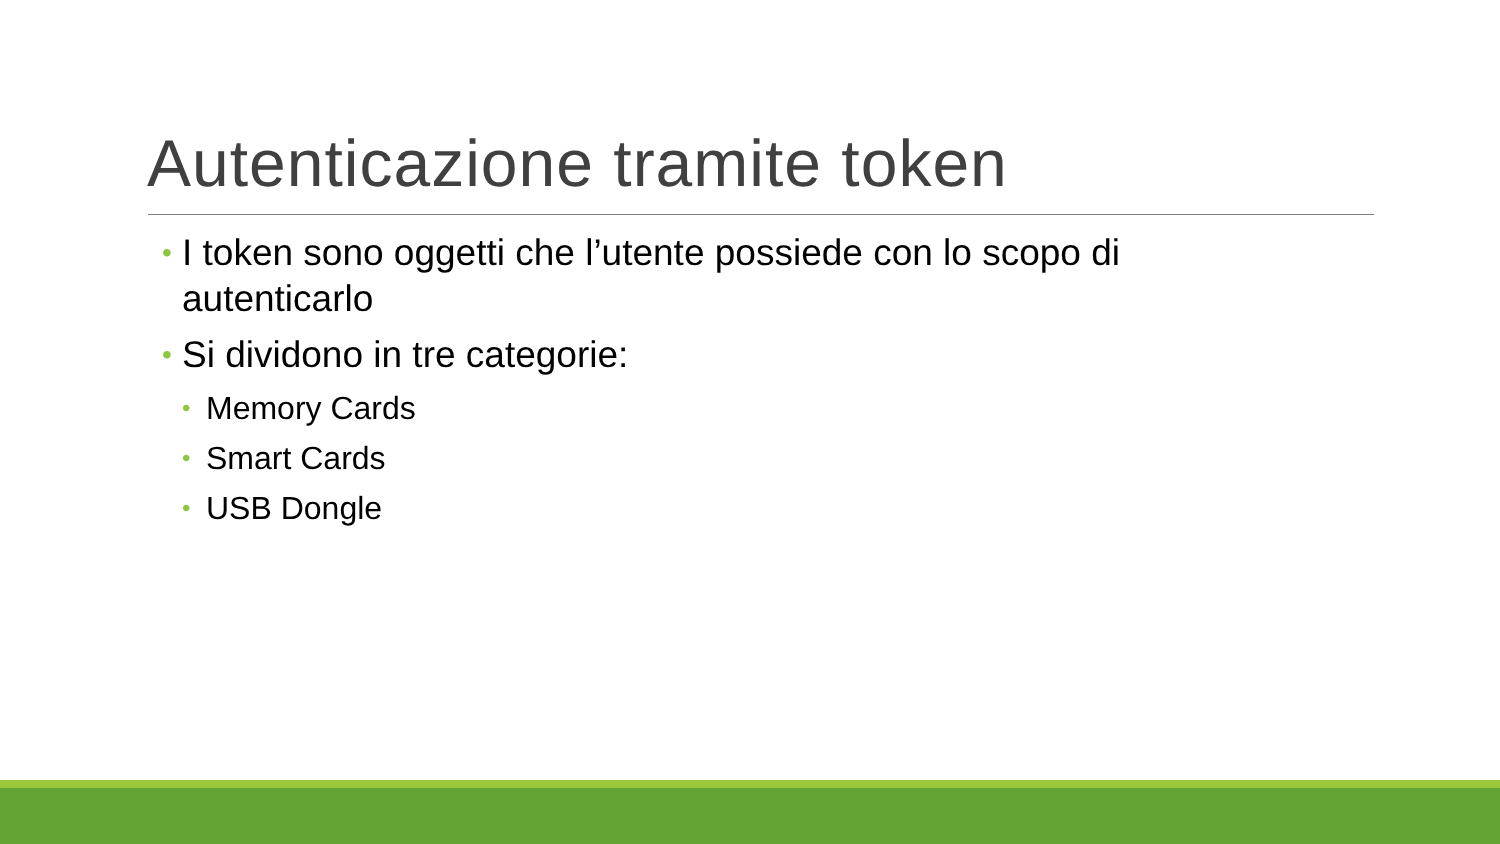Autenticazione tramite token
• I token sono oggetti che l’utente possiede con lo scopo di autenticarlo
• Si dividono in tre categorie:
• Memory Cards
• Smart Cards
• USB Dongle